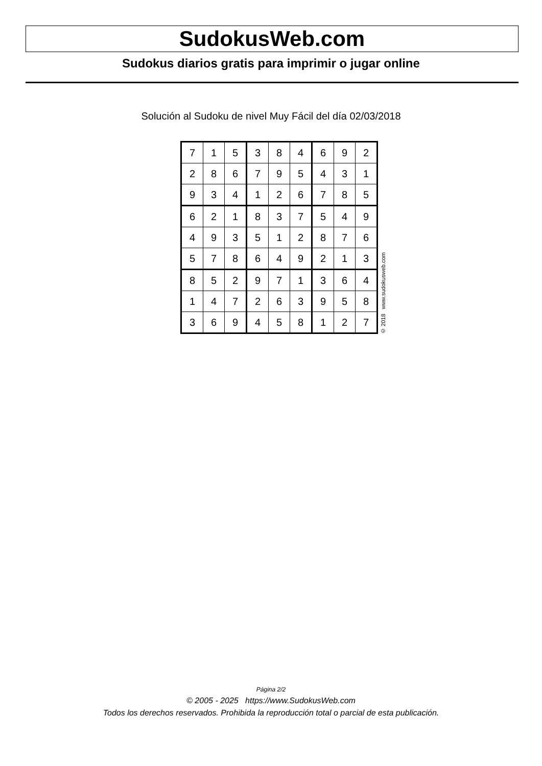SudokusWeb.com
Sudokus diarios gratis para imprimir o jugar online
Solución al Sudoku de nivel Muy Fácil del día 02/03/2018
| 7 | 1 | 5 | 3 | 8 | 4 | 6 | 9 | 2 |
| 2 | 8 | 6 | 7 | 9 | 5 | 4 | 3 | 1 |
| 9 | 3 | 4 | 1 | 2 | 6 | 7 | 8 | 5 |
| 6 | 2 | 1 | 8 | 3 | 7 | 5 | 4 | 9 |
| 4 | 9 | 3 | 5 | 1 | 2 | 8 | 7 | 6 |
| 5 | 7 | 8 | 6 | 4 | 9 | 2 | 1 | 3 |
| 8 | 5 | 2 | 9 | 7 | 1 | 3 | 6 | 4 |
| 1 | 4 | 7 | 2 | 6 | 3 | 9 | 5 | 8 |
| 3 | 6 | 9 | 4 | 5 | 8 | 1 | 2 | 7 |
© 2018 www.sudokusweb.com
Página 2/2
© 2005 - 2025 https://www.SudokusWeb.com
Todos los derechos reservados. Prohibida la reproducción total o parcial de esta publicación.